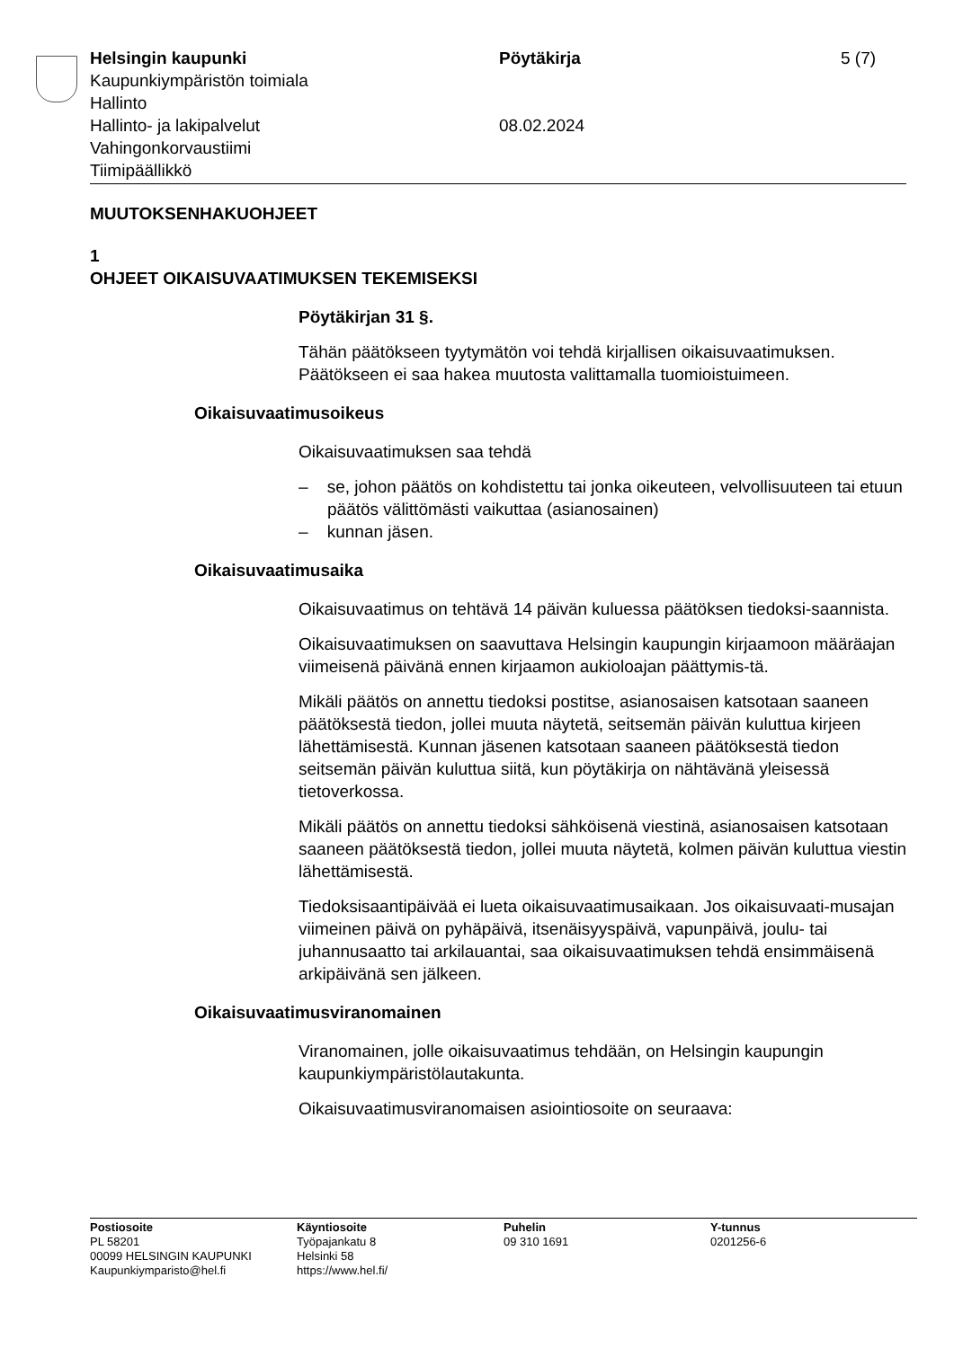Helsingin kaupunki
Kaupunkiympäristön toimiala
Hallinto
Hallinto- ja lakipalvelut
Vahingonkorvaustiimi
Tiimipäällikkö
Pöytäkirja
08.02.2024
5 (7)
MUUTOKSENHAKUOHJEET
1
OHJEET OIKAISUVAATIMUKSEN TEKEMISEKSI
Pöytäkirjan 31 §.
Tähän päätökseen tyytymätön voi tehdä kirjallisen oikaisuvaatimuksen. Päätökseen ei saa hakea muutosta valittamalla tuomioistuimeen.
Oikaisuvaatimusoikeus
Oikaisuvaatimuksen saa tehdä
– se, johon päätös on kohdistettu tai jonka oikeuteen, velvollisuuteen tai etuun päätös välittömästi vaikuttaa (asianosainen)
– kunnan jäsen.
Oikaisuvaatimusaika
Oikaisuvaatimus on tehtävä 14 päivän kuluessa päätöksen tiedoksi-saannista.
Oikaisuvaatimuksen on saavuttava Helsingin kaupungin kirjaamoon määräajan viimeisenä päivänä ennen kirjaamon aukioloajan päättymis-tä.
Mikäli päätös on annettu tiedoksi postitse, asianosaisen katsotaan saaneen päätöksestä tiedon, jollei muuta näytetä, seitsemän päivän kuluttua kirjeen lähettämisestä. Kunnan jäsenen katsotaan saaneen päätöksestä tiedon seitsemän päivän kuluttua siitä, kun pöytäkirja on nähtävänä yleisessä tietoverkossa.
Mikäli päätös on annettu tiedoksi sähköisenä viestinä, asianosaisen katsotaan saaneen päätöksestä tiedon, jollei muuta näytetä, kolmen päivän kuluttua viestin lähettämisestä.
Tiedoksisaantipäivää ei lueta oikaisuvaatimusaikaan. Jos oikaisuvaati-musajan viimeinen päivä on pyhäpäivä, itsenäisyyspäivä, vapunpäivä, joulu- tai juhannusaatto tai arkilauantai, saa oikaisuvaatimuksen tehdä ensimmäisenä arkipäivänä sen jälkeen.
Oikaisuvaatimusviranomainen
Viranomainen, jolle oikaisuvaatimus tehdään, on Helsingin kaupungin kaupunkiympäristölautakunta.
Oikaisuvaatimusviranomaisen asiointiosoite on seuraava:
Postiosoite
PL 58201
00099 HELSINGIN KAUPUNKI
Kaupunkiymparisto@hel.fi
Käyntiosoite
Työpajankatu 8
Helsinki 58
https://www.hel.fi/
Puhelin
09 310 1691
Y-tunnus
0201256-6